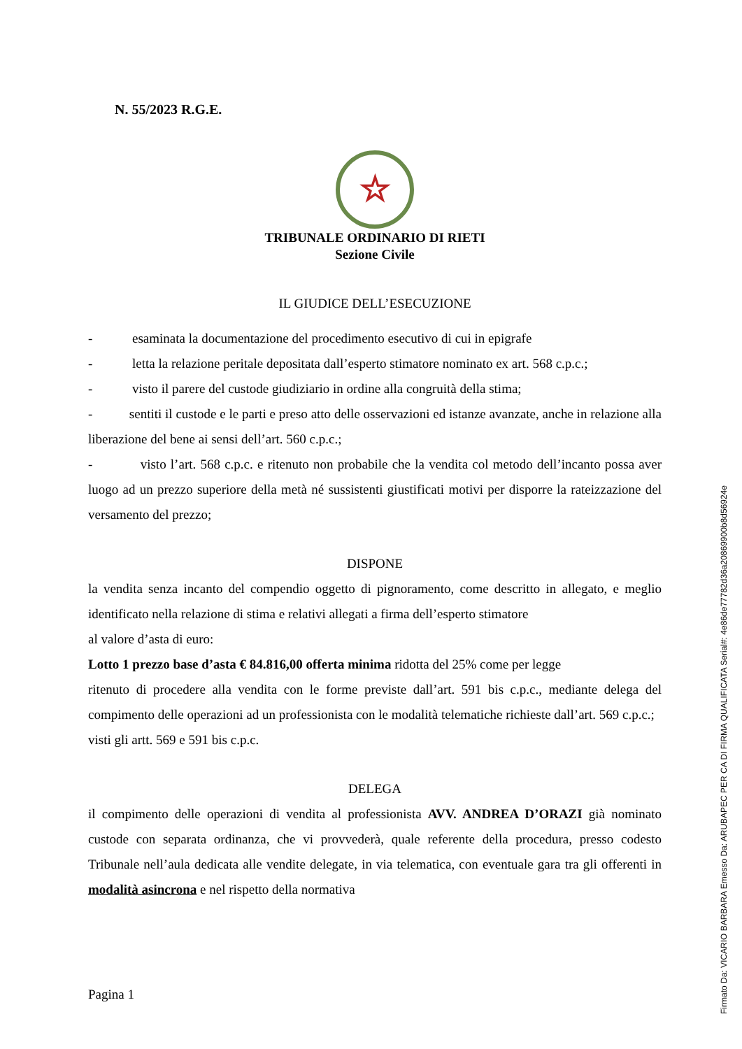N. 55/2023 R.G.E.
☆
TRIBUNALE ORDINARIO DI RIETI
Sezione Civile
IL GIUDICE DELL’ESECUZIONE
- esaminata la documentazione del procedimento esecutivo di cui in epigrafe
- letta la relazione peritale depositata dall’esperto stimatore nominato ex art. 568 c.p.c.;
- visto il parere del custode giudiziario in ordine alla congruità della stima;
- sentiti il custode e le parti e preso atto delle osservazioni ed istanze avanzate, anche in relazione alla liberazione del bene ai sensi dell’art. 560 c.p.c.;
- visto l’art. 568 c.p.c. e ritenuto non probabile che la vendita col metodo dell’incanto possa aver luogo ad un prezzo superiore della metà né sussistenti giustificati motivi per disporre la rateizzazione del versamento del prezzo;
DISPONE
la vendita senza incanto del compendio oggetto di pignoramento, come descritto in allegato, e meglio identificato nella relazione di stima e relativi allegati a firma dell’esperto stimatore
al valore d’asta di euro:
Lotto 1 prezzo base d’asta € 84.816,00 offerta minima ridotta del 25% come per legge
ritenuto di procedere alla vendita con le forme previste dall’art. 591 bis c.p.c., mediante delega del compimento delle operazioni ad un professionista con le modalità telematiche richieste dall’art. 569 c.p.c.;
visti gli artt. 569 e 591 bis c.p.c.
DELEGA
il compimento delle operazioni di vendita al professionista AVV. ANDREA D’ORAZI già nominato custode con separata ordinanza, che vi provvederà, quale referente della procedura, presso codesto Tribunale nell’aula dedicata alle vendite delegate, in via telematica, con eventuale gara tra gli offerenti in modalità asincrona e nel rispetto della normativa
Pagina 1
Firmato Da: VICARIO BARBARA Emesso Da: ARUBAPEC PER CA DI FIRMA QUALIFICATA Serial#: 4e86de77782d36a20869900b8d56924e